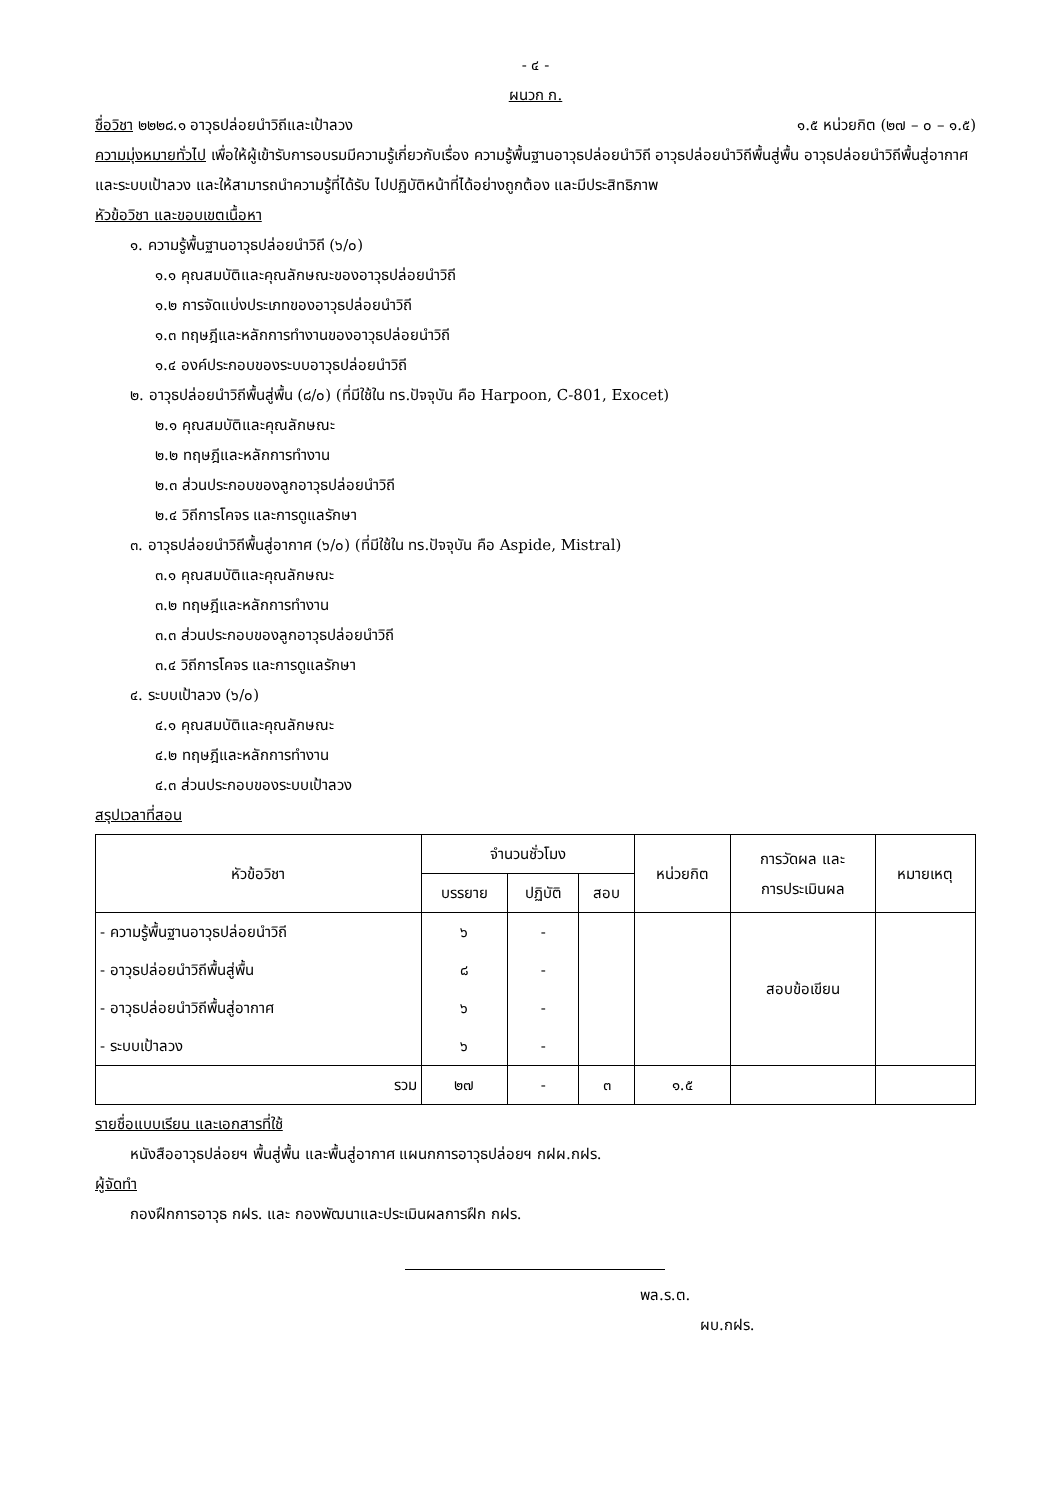- ๔ -
ผนวก ก.
ชื่อวิชา ๒๒๒๘.๑ อาวุธปล่อยนำวิถีและเป้าลวง ๑.๕ หน่วยกิต (๒๗ – ๐ – ๑.๕)
ความมุ่งหมายทั่วไป เพื่อให้ผู้เข้ารับการอบรมมีความรู้เกี่ยวกับเรื่อง ความรู้พื้นฐานอาวุธปล่อยนำวิถี อาวุธปล่อยนำวิถีพื้นสู่พื้น อาวุธปล่อยนำวิถีพื้นสู่อากาศ และระบบเป้าลวง และให้สามารถนำความรู้ที่ได้รับ ไปปฏิบัติหน้าที่ได้อย่างถูกต้อง และมีประสิทธิภาพ
หัวข้อวิชา และขอบเขตเนื้อหา
๑. ความรู้พื้นฐานอาวุธปล่อยนำวิถี (๖/๐)
๑.๑ คุณสมบัติและคุณลักษณะของอาวุธปล่อยนำวิถี
๑.๒ การจัดแบ่งประเภทของอาวุธปล่อยนำวิถี
๑.๓ ทฤษฎีและหลักการทำงานของอาวุธปล่อยนำวิถี
๑.๔ องค์ประกอบของระบบอาวุธปล่อยนำวิถี
๒. อาวุธปล่อยนำวิถีพื้นสู่พื้น (๘/๐) (ที่มีใช้ใน ทร.ปัจจุบัน คือ Harpoon, C-801, Exocet)
๒.๑ คุณสมบัติและคุณลักษณะ
๒.๒ ทฤษฎีและหลักการทำงาน
๒.๓ ส่วนประกอบของลูกอาวุธปล่อยนำวิถี
๒.๔ วิถีการโคจร และการดูแลรักษา
๓. อาวุธปล่อยนำวิถีพื้นสู่อากาศ (๖/๐) (ที่มีใช้ใน ทร.ปัจจุบัน คือ Aspide, Mistral)
๓.๑ คุณสมบัติและคุณลักษณะ
๓.๒ ทฤษฎีและหลักการทำงาน
๓.๓ ส่วนประกอบของลูกอาวุธปล่อยนำวิถี
๓.๔ วิถีการโคจร และการดูแลรักษา
๔. ระบบเป้าลวง (๖/๐)
๔.๑ คุณสมบัติและคุณลักษณะ
๔.๒ ทฤษฎีและหลักการทำงาน
๔.๓ ส่วนประกอบของระบบเป้าลวง
สรุปเวลาที่สอน
| หัวข้อวิชา | จำนวนชั่วโมง | | | หน่วยกิต | การวัดผล และ การประเมินผล | หมายเหตุ |
| --- | --- | --- | --- | --- | --- | --- |
| | บรรยาย | ปฏิบัติ | สอบ | | | |
| - ความรู้พื้นฐานอาวุธปล่อยนำวิถี | ๖ | - | | | สอบข้อเขียน | |
| - อาวุธปล่อยนำวิถีพื้นสู่พื้น | ๘ | - | | | | |
| - อาวุธปล่อยนำวิถีพื้นสู่อากาศ | ๖ | - | | | | |
| - ระบบเป้าลวง | ๖ | - | | | | |
| รวม | ๒๗ | - | ๓ | ๑.๕ | | |
รายชื่อแบบเรียน และเอกสารที่ใช้
หนังสืออาวุธปล่อยฯ พื้นสู่พื้น และพื้นสู่อากาศ แผนกการอาวุธปล่อยฯ กฝผ.กฝร.
ผู้จัดทำ
กองฝึกการอาวุธ กฝร. และ กองพัฒนาและประเมินผลการฝึก กฝร.
พล.ร.ต.
ผบ.กฝร.